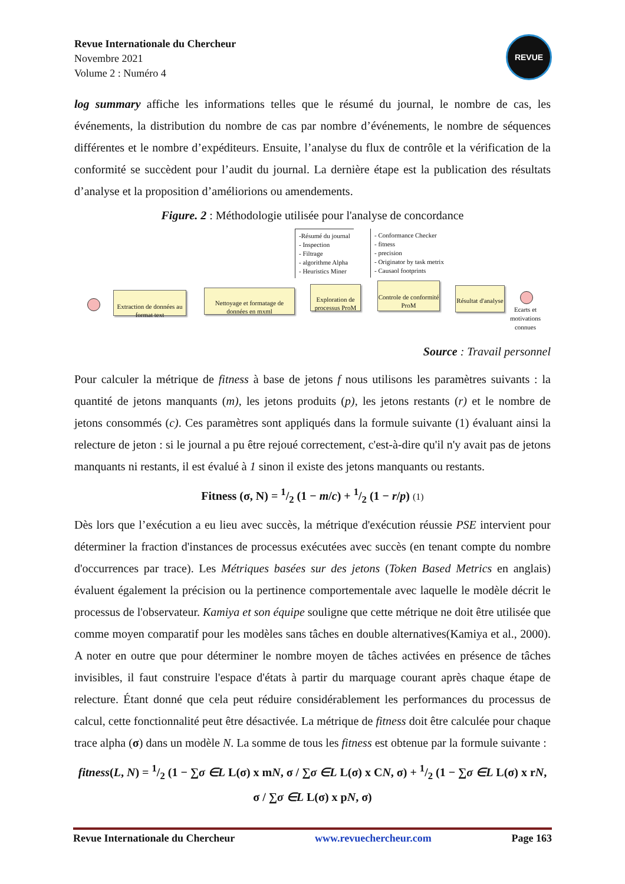Revue Internationale du Chercheur
Novembre 2021
Volume 2 : Numéro 4
REVUE
log summary affiche les informations telles que le résumé du journal, le nombre de cas, les événements, la distribution du nombre de cas par nombre d’événements, le nombre de séquences différentes et le nombre d’expéditeurs. Ensuite, l’analyse du flux de contrôle et la vérification de la conformité se succèdent pour l’audit du journal. La dernière étape est la publication des résultats d’analyse et la proposition d’améliorions ou amendements.
Figure. 2 : Méthodologie utilisée pour l'analyse de concordance
-Résumé du journal
- Inspection
- Filtrage
- algorithme Alpha
- Heuristics Miner
- Conformance Checker
- fitness
- precision
- Originator by task metrix
- Causaol footprints
Extraction de données au format text
Nettoyage et formatage de données en mxml
Exploration de processus ProM
Controle de conformité ProM
Résultat d'analyse
Ecarts et motivations connues
Source : Travail personnel
Pour calculer la métrique de fitness à base de jetons f nous utilisons les paramètres suivants : la quantité de jetons manquants (m), les jetons produits (p), les jetons restants (r) et le nombre de jetons consommés (c). Ces paramètres sont appliqués dans la formule suivante (1) évaluant ainsi la relecture de jeton : si le journal a pu être rejoué correctement, c'est-à-dire qu'il n'y avait pas de jetons manquants ni restants, il est évalué à 1 sinon il existe des jetons manquants ou restants.
Fitness (σ, N) = 1/2 (1 − m/c) + 1/2 (1 − r/p) (1)
Dès lors que l’exécution a eu lieu avec succès, la métrique d'exécution réussie PSE intervient pour déterminer la fraction d'instances de processus exécutées avec succès (en tenant compte du nombre d'occurrences par trace). Les Métriques basées sur des jetons (Token Based Metrics en anglais) évaluent également la précision ou la pertinence comportementale avec laquelle le modèle décrit le processus de l'observateur. Kamiya et son équipe souligne que cette métrique ne doit être utilisée que comme moyen comparatif pour les modèles sans tâches en double alternatives(Kamiya et al., 2000). A noter en outre que pour déterminer le nombre moyen de tâches activées en présence de tâches invisibles, il faut construire l'espace d'états à partir du marquage courant après chaque étape de relecture. Étant donné que cela peut réduire considérablement les performances du processus de calcul, cette fonctionnalité peut être désactivée. La métrique de fitness doit être calculée pour chaque trace alpha (σ) dans un modèle N. La somme de tous les fitness est obtenue par la formule suivante :
fitness(L, N) = 1/2 (1 − ∑σ ∈L L(σ) x mN, σ / ∑σ ∈L L(σ) x CN, σ) + 1/2 (1 − ∑σ ∈L L(σ) x rN, σ / ∑σ ∈L L(σ) x pN, σ)
Revue Internationale du Chercheur www.revuechercheur.com Page 163